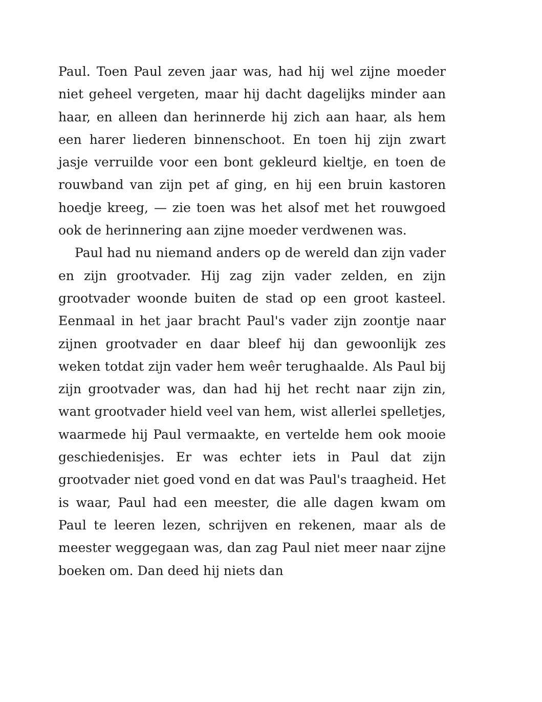Paul. Toen Paul zeven jaar was, had hij wel zijne moeder niet geheel vergeten, maar hij dacht dagelijks minder aan haar, en alleen dan herinnerde hij zich aan haar, als hem een harer liederen binnenschoot. En toen hij zijn zwart jasje verruilde voor een bont gekleurd kieltje, en toen de rouwband van zijn pet af ging, en hij een bruin kastoren hoedje kreeg, — zie toen was het alsof met het rouwgoed ook de herinnering aan zijne moeder verdwenen was.
Paul had nu niemand anders op de wereld dan zijn vader en zijn grootvader. Hij zag zijn vader zelden, en zijn grootvader woonde buiten de stad op een groot kasteel. Eenmaal in het jaar bracht Paul's vader zijn zoontje naar zijnen grootvader en daar bleef hij dan gewoonlijk zes weken totdat zijn vader hem weêr terughaalde. Als Paul bij zijn grootvader was, dan had hij het recht naar zijn zin, want grootvader hield veel van hem, wist allerlei spelletjes, waarmede hij Paul vermaakte, en vertelde hem ook mooie geschiedenisjes. Er was echter iets in Paul dat zijn grootvader niet goed vond en dat was Paul's traagheid. Het is waar, Paul had een meester, die alle dagen kwam om Paul te leeren lezen, schrijven en rekenen, maar als de meester weggegaan was, dan zag Paul niet meer naar zijne boeken om. Dan deed hij niets dan